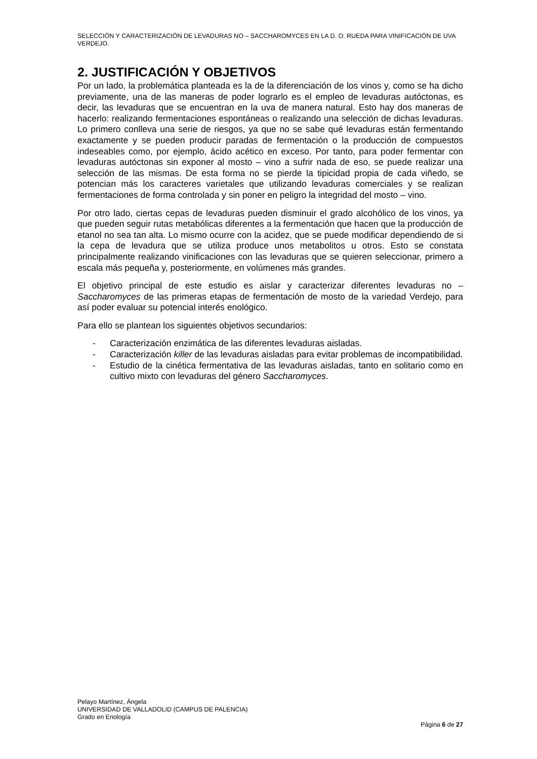SELECCIÓN Y CARACTERIZACIÓN DE LEVADURAS NO – SACCHAROMYCES EN LA D. O. RUEDA PARA VINIFICACIÓN DE UVA VERDEJO.
2. JUSTIFICACIÓN Y OBJETIVOS
Por un lado, la problemática planteada es la de la diferenciación de los vinos y, como se ha dicho previamente, una de las maneras de poder lograrlo es el empleo de levaduras autóctonas, es decir, las levaduras que se encuentran en la uva de manera natural. Esto hay dos maneras de hacerlo: realizando fermentaciones espontáneas o realizando una selección de dichas levaduras. Lo primero conlleva una serie de riesgos, ya que no se sabe qué levaduras están fermentando exactamente y se pueden producir paradas de fermentación o la producción de compuestos indeseables como, por ejemplo, ácido acético en exceso. Por tanto, para poder fermentar con levaduras autóctonas sin exponer al mosto – vino a sufrir nada de eso, se puede realizar una selección de las mismas. De esta forma no se pierde la tipicidad propia de cada viñedo, se potencian más los caracteres varietales que utilizando levaduras comerciales y se realizan fermentaciones de forma controlada y sin poner en peligro la integridad del mosto – vino.
Por otro lado, ciertas cepas de levaduras pueden disminuir el grado alcohólico de los vinos, ya que pueden seguir rutas metabólicas diferentes a la fermentación que hacen que la producción de etanol no sea tan alta. Lo mismo ocurre con la acidez, que se puede modificar dependiendo de si la cepa de levadura que se utiliza produce unos metabolitos u otros. Esto se constata principalmente realizando vinificaciones con las levaduras que se quieren seleccionar, primero a escala más pequeña y, posteriormente, en volúmenes más grandes.
El objetivo principal de este estudio es aislar y caracterizar diferentes levaduras no – Saccharomyces de las primeras etapas de fermentación de mosto de la variedad Verdejo, para así poder evaluar su potencial interés enológico.
Para ello se plantean los siguientes objetivos secundarios:
- Caracterización enzimática de las diferentes levaduras aisladas.
- Caracterización killer de las levaduras aisladas para evitar problemas de incompatibilidad.
- Estudio de la cinética fermentativa de las levaduras aisladas, tanto en solitario como en cultivo mixto con levaduras del género Saccharomyces.
Pelayo Martínez, Ángela
UNIVERSIDAD DE VALLADOLID (CAMPUS DE PALENCIA)
Grado en Enología
Página 6 de 27